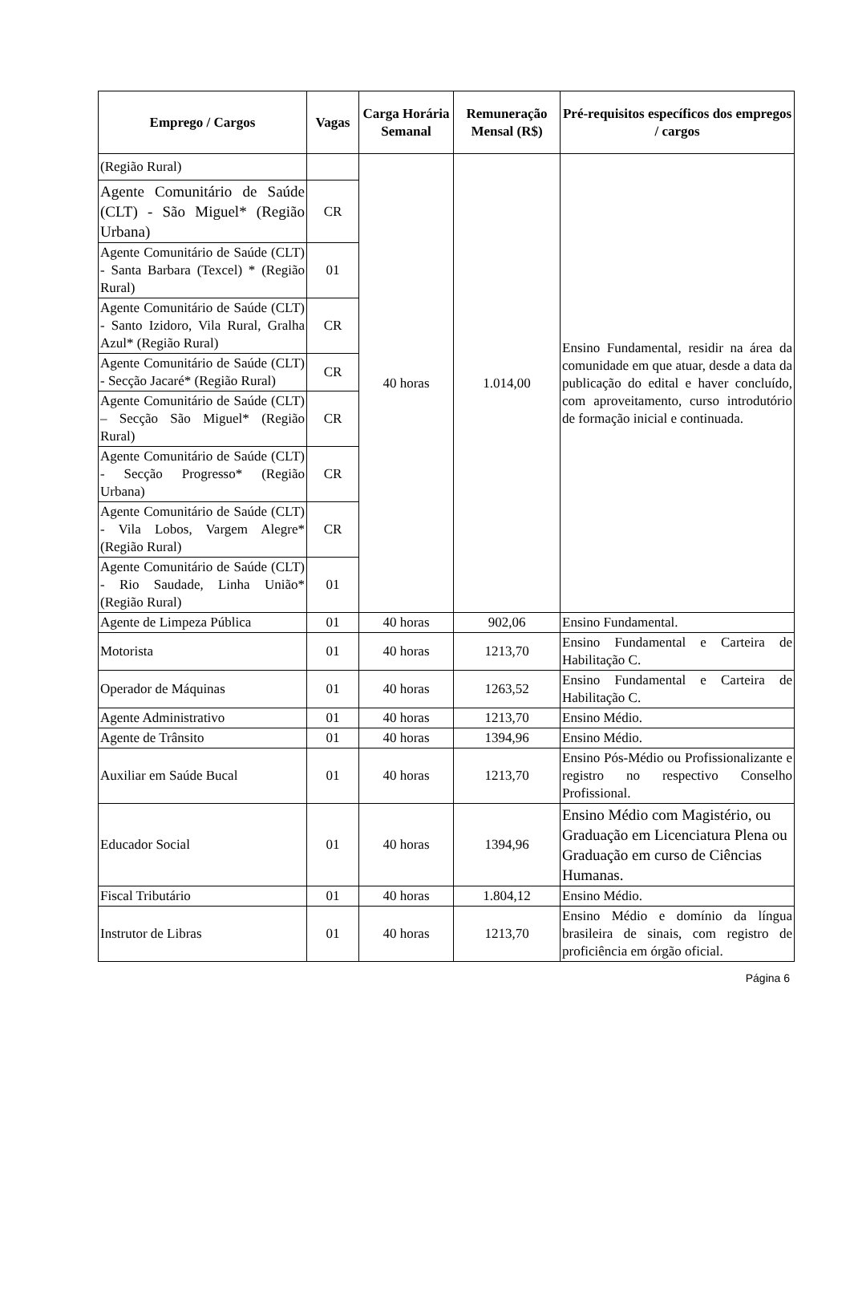| Emprego / Cargos | Vagas | Carga Horária Semanal | Remuneração Mensal (R$) | Pré-requisitos específicos dos empregos / cargos |
| --- | --- | --- | --- | --- |
| (Região Rural) | | 40 horas | 1.014,00 | Ensino Fundamental, residir na área da comunidade em que atuar, desde a data da publicação do edital e haver concluído, com aproveitamento, curso introdutório de formação inicial e continuada. |
| Agente Comunitário de Saúde (CLT) - São Miguel* (Região Urbana) | CR | | | |
| Agente Comunitário de Saúde (CLT) - Santa Barbara (Texcel) * (Região Rural) | 01 | | | |
| Agente Comunitário de Saúde (CLT) - Santo Izidoro, Vila Rural, Gralha Azul* (Região Rural) | CR | | | |
| Agente Comunitário de Saúde (CLT) - Secção Jacaré* (Região Rural) | CR | | | |
| Agente Comunitário de Saúde (CLT) – Secção São Miguel* (Região Rural) | CR | | | |
| Agente Comunitário de Saúde (CLT) - Secção Progresso* (Região Urbana) | CR | | | |
| Agente Comunitário de Saúde (CLT) - Vila Lobos, Vargem Alegre* (Região Rural) | CR | | | |
| Agente Comunitário de Saúde (CLT) - Rio Saudade, Linha União* (Região Rural) | 01 | | | |
| Agente de Limpeza Pública | 01 | 40 horas | 902,06 | Ensino Fundamental. |
| Motorista | 01 | 40 horas | 1213,70 | Ensino Fundamental e Carteira de Habilitação C. |
| Operador de Máquinas | 01 | 40 horas | 1263,52 | Ensino Fundamental e Carteira de Habilitação C. |
| Agente Administrativo | 01 | 40 horas | 1213,70 | Ensino Médio. |
| Agente de Trânsito | 01 | 40 horas | 1394,96 | Ensino Médio. |
| Auxiliar em Saúde Bucal | 01 | 40 horas | 1213,70 | Ensino Pós-Médio ou Profissionalizante e registro no respectivo Conselho Profissional. |
| Educador Social | 01 | 40 horas | 1394,96 | Ensino Médio com Magistério, ou Graduação em Licenciatura Plena ou Graduação em curso de Ciências Humanas. |
| Fiscal Tributário | 01 | 40 horas | 1.804,12 | Ensino Médio. |
| Instrutor de Libras | 01 | 40 horas | 1213,70 | Ensino Médio e domínio da língua brasileira de sinais, com registro de proficiência em órgão oficial. |
Página 6